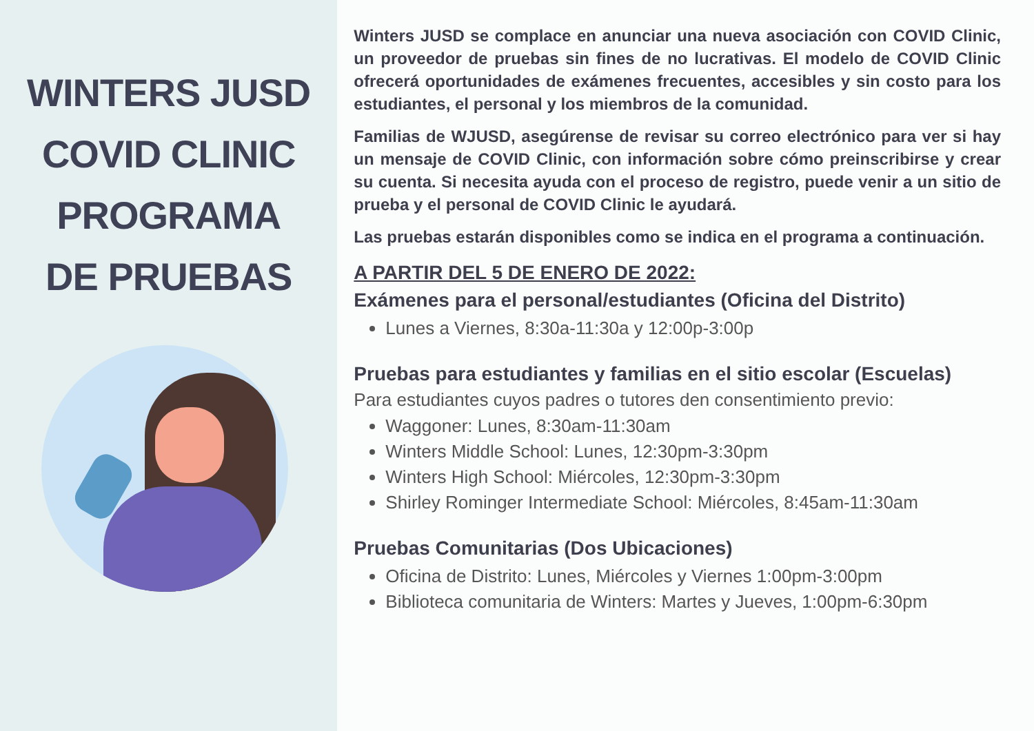WINTERS JUSD
COVID CLINIC
PROGRAMA
DE PRUEBAS
Winters JUSD se complace en anunciar una nueva asociación con COVID Clinic, un proveedor de pruebas sin fines de no lucrativas. El modelo de COVID Clinic ofrecerá oportunidades de exámenes frecuentes, accesibles y sin costo para los estudiantes, el personal y los miembros de la comunidad.
Familias de WJUSD, asegúrense de revisar su correo electrónico para ver si hay un mensaje de COVID Clinic, con información sobre cómo preinscribirse y crear su cuenta. Si necesita ayuda con el proceso de registro, puede venir a un sitio de prueba y el personal de COVID Clinic le ayudará.
Las pruebas estarán disponibles como se indica en el programa a continuación.
A PARTIR DEL 5 DE ENERO DE 2022:
Exámenes para el personal/estudiantes (Oficina del Distrito)
Lunes a Viernes, 8:30a-11:30a y 12:00p-3:00p
Pruebas para estudiantes y familias en el sitio escolar (Escuelas)
Para estudiantes cuyos padres o tutores den consentimiento previo:
Waggoner: Lunes, 8:30am-11:30am
Winters Middle School: Lunes, 12:30pm-3:30pm
Winters High School: Miércoles, 12:30pm-3:30pm
Shirley Rominger Intermediate School: Miércoles, 8:45am-11:30am
Pruebas Comunitarias (Dos Ubicaciones)
Oficina de Distrito: Lunes, Miércoles y Viernes 1:00pm-3:00pm
Biblioteca comunitaria de Winters: Martes y Jueves, 1:00pm-6:30pm